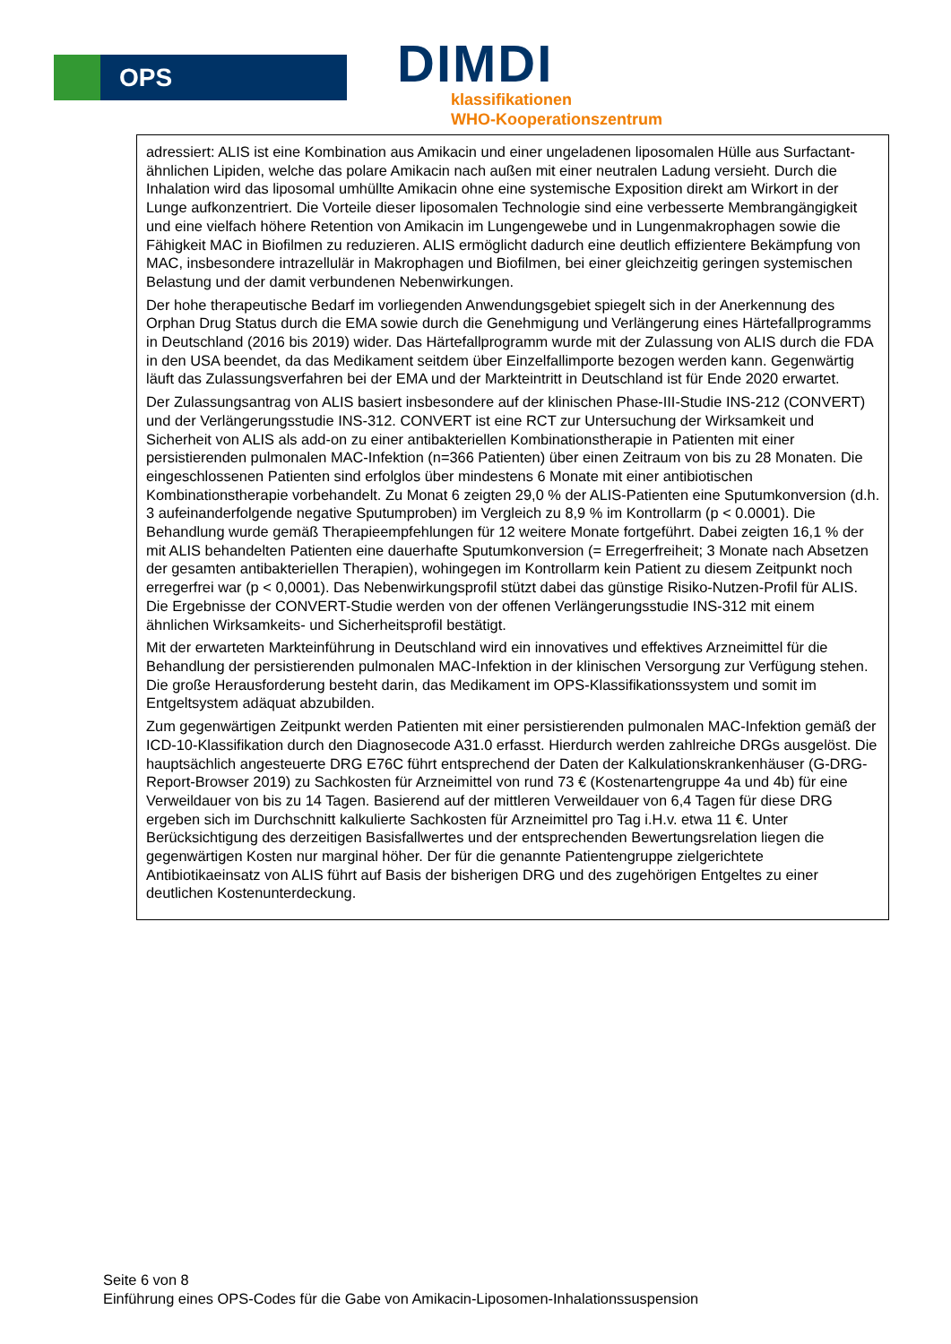OPS
DIMDI
klassifikationen
WHO-Kooperationszentrum
| adressiert: ALIS ist eine Kombination aus Amikacin und einer ungeladenen liposomalen Hülle aus Surfactant-ähnlichen Lipiden, welche das polare Amikacin nach außen mit einer neutralen Ladung versieht. Durch die Inhalation wird das liposomal umhüllte Amikacin ohne eine systemische Exposition direkt am Wirkort in der Lunge aufkonzentriert. Die Vorteile dieser liposomalen Technologie sind eine verbesserte Membrangängigkeit und eine vielfach höhere Retention von Amikacin im Lungengewebe und in Lungenmakrophagen sowie die Fähigkeit MAC in Biofilmen zu reduzieren. ALIS ermöglicht dadurch eine deutlich effizientere Bekämpfung von MAC, insbesondere intrazellulär in Makrophagen und Biofilmen, bei einer gleichzeitig geringen systemischen Belastung und der damit verbundenen Nebenwirkungen. Der hohe therapeutische Bedarf im vorliegenden Anwendungsgebiet spiegelt sich in der Anerkennung des Orphan Drug Status durch die EMA sowie durch die Genehmigung und Verlängerung eines Härtefallprogramms in Deutschland (2016 bis 2019) wider. Das Härtefallprogramm wurde mit der Zulassung von ALIS durch die FDA in den USA beendet, da das Medikament seitdem über Einzelfallimporte bezogen werden kann. Gegenwärtig läuft das Zulassungsverfahren bei der EMA und der Markteintritt in Deutschland ist für Ende 2020 erwartet. Der Zulassungsantrag von ALIS basiert insbesondere auf der klinischen Phase-III-Studie INS-212 (CONVERT) und der Verlängerungsstudie INS-312. CONVERT ist eine RCT zur Untersuchung der Wirksamkeit und Sicherheit von ALIS als add-on zu einer antibakteriellen Kombinationstherapie in Patienten mit einer persistierenden pulmonalen MAC-Infektion (n=366 Patienten) über einen Zeitraum von bis zu 28 Monaten. Die eingeschlossenen Patienten sind erfolglos über mindestens 6 Monate mit einer antibiotischen Kombinationstherapie vorbehandelt. Zu Monat 6 zeigten 29,0 % der ALIS-Patienten eine Sputumkonversion (d.h. 3 aufeinanderfolgende negative Sputumproben) im Vergleich zu 8,9 % im Kontrollarm (p < 0.0001). Die Behandlung wurde gemäß Therapieempfehlungen für 12 weitere Monate fortgeführt. Dabei zeigten 16,1 % der mit ALIS behandelten Patienten eine dauerhafte Sputumkonversion (= Erregerfreiheit; 3 Monate nach Absetzen der gesamten antibakteriellen Therapien), wohingegen im Kontrollarm kein Patient zu diesem Zeitpunkt noch erregerfrei war (p < 0,0001). Das Nebenwirkungsprofil stützt dabei das günstige Risiko-Nutzen-Profil für ALIS. Die Ergebnisse der CONVERT-Studie werden von der offenen Verlängerungsstudie INS-312 mit einem ähnlichen Wirksamkeits- und Sicherheitsprofil bestätigt. Mit der erwarteten Markteinführung in Deutschland wird ein innovatives und effektives Arzneimittel für die Behandlung der persistierenden pulmonalen MAC-Infektion in der klinischen Versorgung zur Verfügung stehen. Die große Herausforderung besteht darin, das Medikament im OPS-Klassifikationssystem und somit im Entgeltsystem adäquat abzubilden. Zum gegenwärtigen Zeitpunkt werden Patienten mit einer persistierenden pulmonalen MAC-Infektion gemäß der ICD-10-Klassifikation durch den Diagnosecode A31.0 erfasst. Hierdurch werden zahlreiche DRGs ausgelöst. Die hauptsächlich angesteuerte DRG E76C führt entsprechend der Daten der Kalkulationskrankenhäuser (G-DRG-Report-Browser 2019) zu Sachkosten für Arzneimittel von rund 73 € (Kostenartengruppe 4a und 4b) für eine Verweildauer von bis zu 14 Tagen. Basierend auf der mittleren Verweildauer von 6,4 Tagen für diese DRG ergeben sich im Durchschnitt kalkulierte Sachkosten für Arzneimittel pro Tag i.H.v. etwa 11 €. Unter Berücksichtigung des derzeitigen Basisfallwertes und der entsprechenden Bewertungsrelation liegen die gegenwärtigen Kosten nur marginal höher. Der für die genannte Patientengruppe zielgerichtete Antibiotikaeinsatz von ALIS führt auf Basis der bisherigen DRG und des zugehörigen Entgeltes zu einer deutlichen Kostenunterdeckung. |
Seite 6 von 8
Einführung eines OPS-Codes für die Gabe von Amikacin-Liposomen-Inhalationssuspension